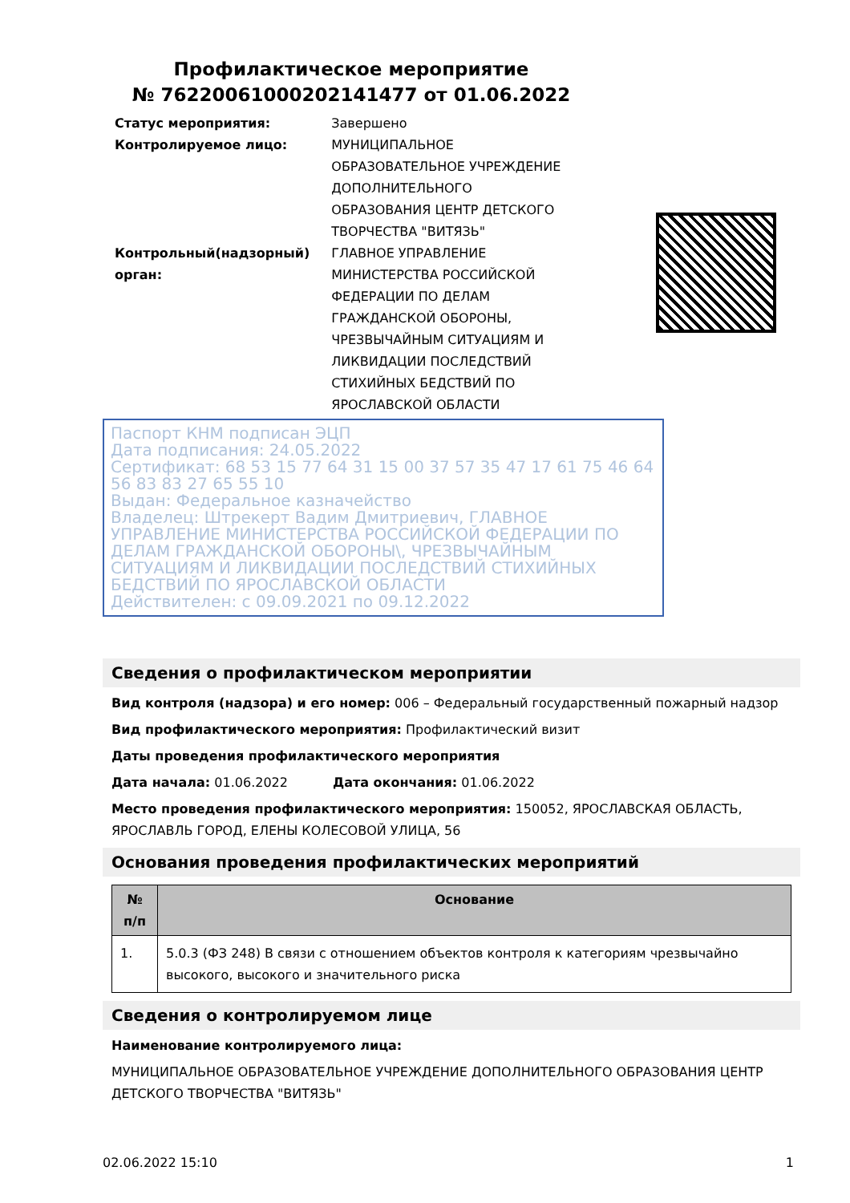Профилактическое мероприятие
№ 76220061000202141477 от 01.06.2022
| Статус мероприятия: | Завершено |
| Контролируемое лицо: | МУНИЦИПАЛЬНОЕ ОБРАЗОВАТЕЛЬНОЕ УЧРЕЖДЕНИЕ ДОПОЛНИТЕЛЬНОГО ОБРАЗОВАНИЯ ЦЕНТР ДЕТСКОГО ТВОРЧЕСТВА "ВИТЯЗЬ" |
| Контрольный(надзорный) орган: | ГЛАВНОЕ УПРАВЛЕНИЕ МИНИСТЕРСТВА РОССИЙСКОЙ ФЕДЕРАЦИИ ПО ДЕЛАМ ГРАЖДАНСКОЙ ОБОРОНЫ, ЧРЕЗВЫЧАЙНЫМ СИТУАЦИЯМ И ЛИКВИДАЦИИ ПОСЛЕДСТВИЙ СТИХИЙНЫХ БЕДСТВИЙ ПО ЯРОСЛАВСКОЙ ОБЛАСТИ |
Паспорт КНМ подписан ЭЦП
Дата подписания: 24.05.2022
Сертификат: 68 53 15 77 64 31 15 00 37 57 35 47 17 61 75 46 64 56 83 83 27 65 55 10
Выдан: Федеральное казначейство
Владелец: Штрекерт Вадим Дмитриевич, ГЛАВНОЕ УПРАВЛЕНИЕ МИНИСТЕРСТВА РОССИЙСКОЙ ФЕДЕРАЦИИ ПО ДЕЛАМ ГРАЖДАНСКОЙ ОБОРОНЫ\, ЧРЕЗВЫЧАЙНЫМ СИТУАЦИЯМ И ЛИКВИДАЦИИ ПОСЛЕДСТВИЙ СТИХИЙНЫХ БЕДСТВИЙ ПО ЯРОСЛАВСКОЙ ОБЛАСТИ
Действителен: с 09.09.2021 по 09.12.2022
Сведения о профилактическом мероприятии
Вид контроля (надзора) и его номер: 006 – Федеральный государственный пожарный надзор
Вид профилактического мероприятия: Профилактический визит
Даты проведения профилактического мероприятия
Дата начала: 01.06.2022 Дата окончания: 01.06.2022
Место проведения профилактического мероприятия: 150052, ЯРОСЛАВСКАЯ ОБЛАСТЬ, ЯРОСЛАВЛЬ ГОРОД, ЕЛЕНЫ КОЛЕСОВОЙ УЛИЦА, 56
Основания проведения профилактических мероприятий
| № п/п | Основание |
| --- | --- |
| 1. | 5.0.3 (ФЗ 248) В связи с отношением объектов контроля к категориям чрезвычайно высокого, высокого и значительного риска |
Сведения о контролируемом лице
Наименование контролируемого лица:
МУНИЦИПАЛЬНОЕ ОБРАЗОВАТЕЛЬНОЕ УЧРЕЖДЕНИЕ ДОПОЛНИТЕЛЬНОГО ОБРАЗОВАНИЯ ЦЕНТР ДЕТСКОГО ТВОРЧЕСТВА "ВИТЯЗЬ"
02.06.2022 15:10 1